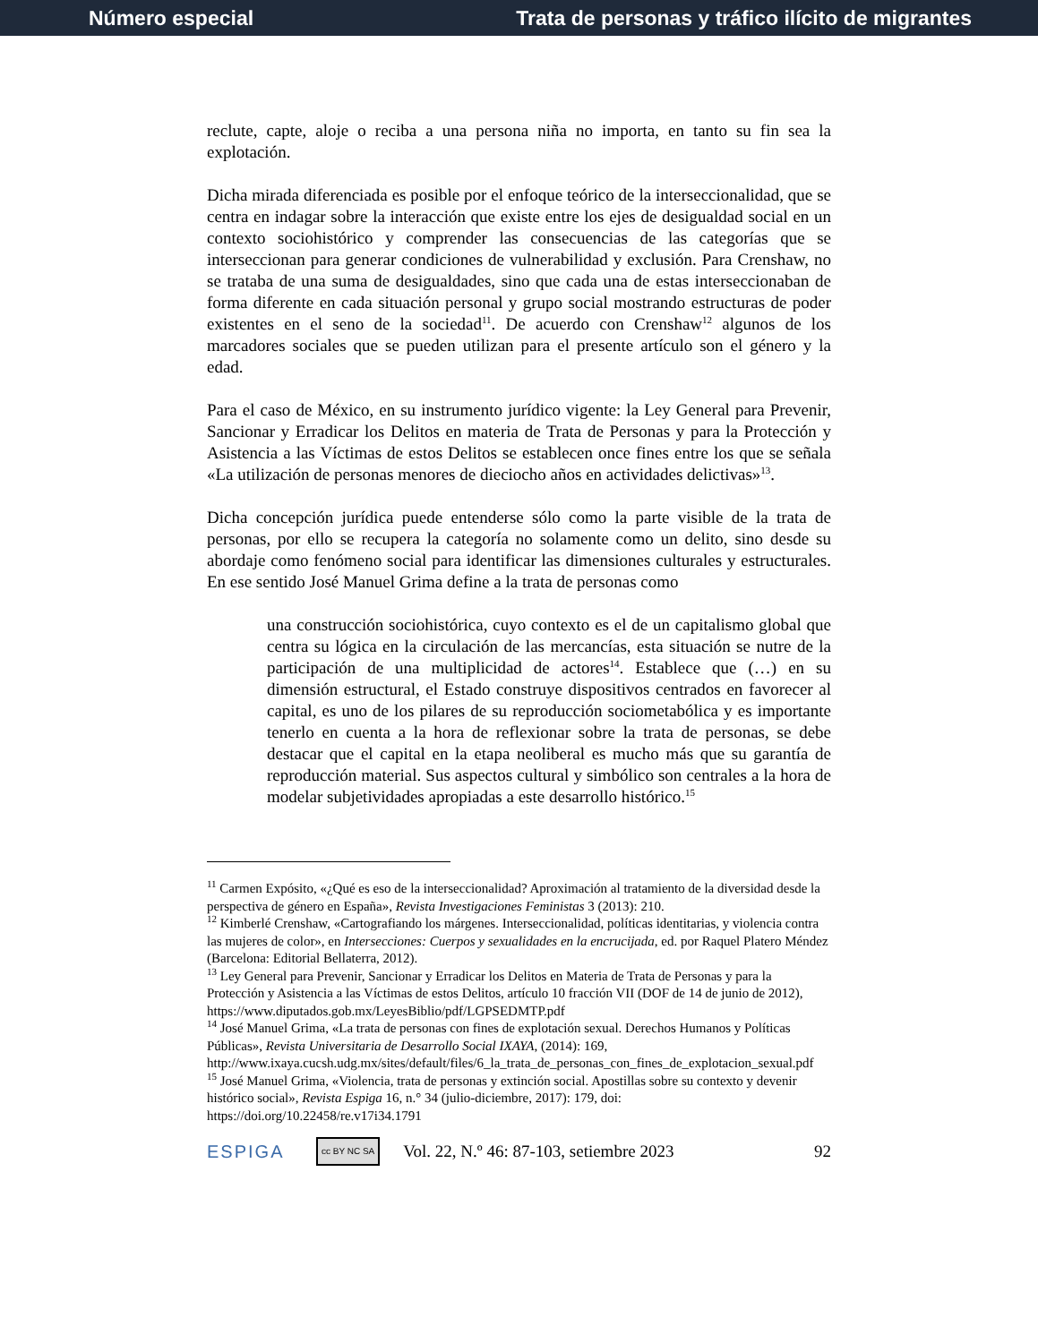Número especial Trata de personas y tráfico ilícito de migrantes
reclute, capte, aloje o reciba a una persona niña no importa, en tanto su fin sea la explotación.
Dicha mirada diferenciada es posible por el enfoque teórico de la interseccionalidad, que se centra en indagar sobre la interacción que existe entre los ejes de desigualdad social en un contexto sociohistórico y comprender las consecuencias de las categorías que se interseccionan para generar condiciones de vulnerabilidad y exclusión. Para Crenshaw, no se trataba de una suma de desigualdades, sino que cada una de estas interseccionaban de forma diferente en cada situación personal y grupo social mostrando estructuras de poder existentes en el seno de la sociedad<sup>11</sup>. De acuerdo con Crenshaw<sup>12</sup> algunos de los marcadores sociales que se pueden utilizan para el presente artículo son el género y la edad.
Para el caso de México, en su instrumento jurídico vigente: la Ley General para Prevenir, Sancionar y Erradicar los Delitos en materia de Trata de Personas y para la Protección y Asistencia a las Víctimas de estos Delitos se establecen once fines entre los que se señala «La utilización de personas menores de dieciocho años en actividades delictivas»<sup>13</sup>.
Dicha concepción jurídica puede entenderse sólo como la parte visible de la trata de personas, por ello se recupera la categoría no solamente como un delito, sino desde su abordaje como fenómeno social para identificar las dimensiones culturales y estructurales. En ese sentido José Manuel Grima define a la trata de personas como
una construcción sociohistórica, cuyo contexto es el de un capitalismo global que centra su lógica en la circulación de las mercancías, esta situación se nutre de la participación de una multiplicidad de actores<sup>14</sup>. Establece que (…) en su dimensión estructural, el Estado construye dispositivos centrados en favorecer al capital, es uno de los pilares de su reproducción sociometabólica y es importante tenerlo en cuenta a la hora de reflexionar sobre la trata de personas, se debe destacar que el capital en la etapa neoliberal es mucho más que su garantía de reproducción material. Sus aspectos cultural y simbólico son centrales a la hora de modelar subjetividades apropiadas a este desarrollo histórico.<sup>15</sup>
<sup>11</sup> Carmen Expósito, «¿Qué es eso de la interseccionalidad? Aproximación al tratamiento de la diversidad desde la perspectiva de género en España», Revista Investigaciones Feministas 3 (2013): 210.
<sup>12</sup> Kimberlé Crenshaw, «Cartografiando los márgenes. Interseccionalidad, políticas identitarias, y violencia contra las mujeres de color», en Intersecciones: Cuerpos y sexualidades en la encrucijada, ed. por Raquel Platero Méndez (Barcelona: Editorial Bellaterra, 2012).
<sup>13</sup> Ley General para Prevenir, Sancionar y Erradicar los Delitos en Materia de Trata de Personas y para la Protección y Asistencia a las Víctimas de estos Delitos, artículo 10 fracción VII (DOF de 14 de junio de 2012), https://www.diputados.gob.mx/LeyesBiblio/pdf/LGPSEDMTP.pdf
<sup>14</sup> José Manuel Grima, «La trata de personas con fines de explotación sexual. Derechos Humanos y Políticas Públicas», Revista Universitaria de Desarrollo Social IXAYA, (2014): 169, http://www.ixaya.cucsh.udg.mx/sites/default/files/6_la_trata_de_personas_con_fines_de_explotacion_sexual.pdf
<sup>15</sup> José Manuel Grima, «Violencia, trata de personas y extinción social. Apostillas sobre su contexto y devenir histórico social», Revista Espiga 16, n.° 34 (julio-diciembre, 2017): 179, doi: https://doi.org/10.22458/re.v17i34.1791
ESPIGA cc BY NC SA Vol. 22, N.º 46: 87-103, setiembre 2023 92